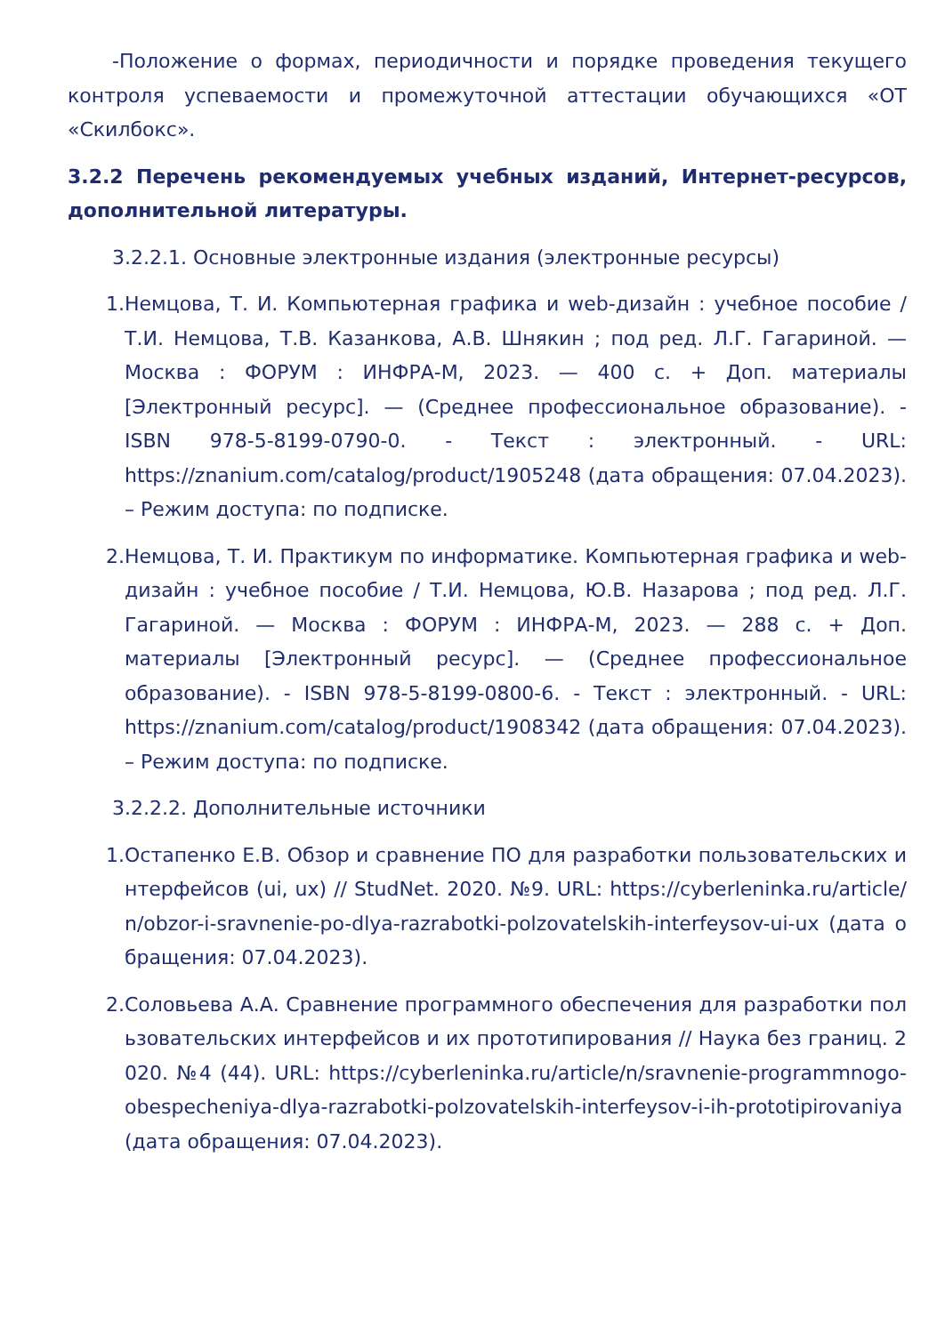-Положение о формах, периодичности и порядке проведения текущего контроля успеваемости и промежуточной аттестации обучающихся «ОТ «Скилбокс».
3.2.2 Перечень рекомендуемых учебных изданий, Интернет-ресурсов, дополнительной литературы.
3.2.2.1. Основные электронные издания (электронные ресурсы)
1. Немцова, Т. И. Компьютерная графика и web-дизайн : учебное пособие / Т.И. Немцова, Т.В. Казанкова, А.В. Шнякин ; под ред. Л.Г. Гагариной. — Москва : ФОРУМ : ИНФРА-М, 2023. — 400 с. + Доп. материалы [Электронный ресурс]. — (Среднее профессиональное образование). - ISBN 978-5-8199-0790-0. - Текст : электронный. - URL: https://znanium.com/catalog/product/1905248 (дата обращения: 07.04.2023). – Режим доступа: по подписке.
2. Немцова, Т. И. Практикум по информатике. Компьютерная графика и web-дизайн : учебное пособие / Т.И. Немцова, Ю.В. Назарова ; под ред. Л.Г. Гагариной. — Москва : ФОРУМ : ИНФРА-М, 2023. — 288 с. + Доп. материалы [Электронный ресурс]. — (Среднее профессиональное образование). - ISBN 978-5-8199-0800-6. - Текст : электронный. - URL: https://znanium.com/catalog/product/1908342 (дата обращения: 07.04.2023). – Режим доступа: по подписке.
3.2.2.2. Дополнительные источники
1. Остапенко Е.В. Обзор и сравнение ПО для разработки пользовательских интерфейсов (ui, ux) // StudNet. 2020. №9. URL: https://cyberleninka.ru/article/n/obzor-i-sravnenie-po-dlya-razrabotki-polzovatelskih-interfeysov-ui-ux (дата обращения: 07.04.2023).
2. Соловьева А.А. Сравнение программного обеспечения для разработки пользовательских интерфейсов и их прототипирования // Наука без границ. 2020. №4 (44). URL: https://cyberleninka.ru/article/n/sravnenie-programmnogo-obespecheniya-dlya-razrabotki-polzovatelskih-interfeysov-i-ih-prototipirovaniya (дата обращения: 07.04.2023).